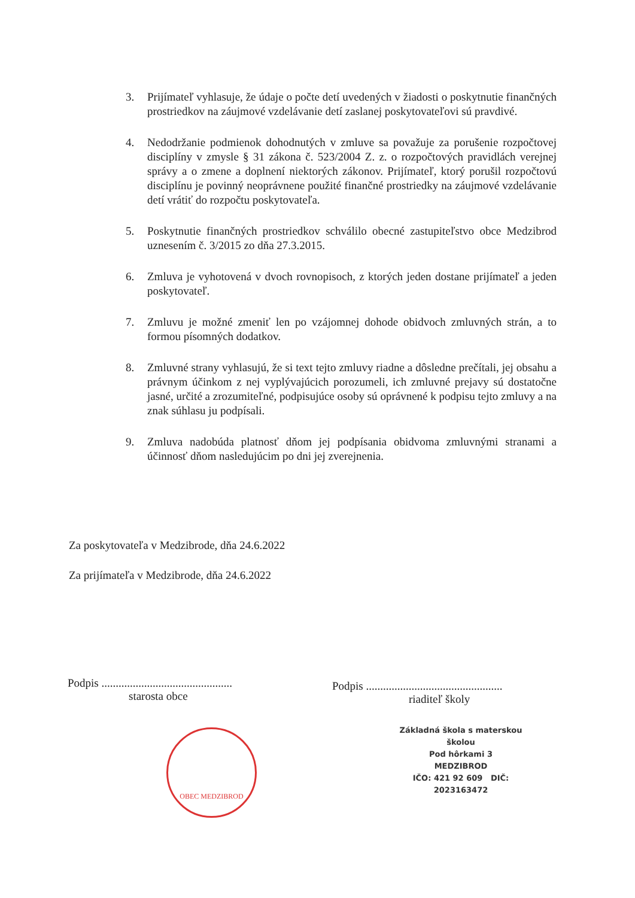3. Prijímateľ vyhlasuje, že údaje o počte detí uvedených v žiadosti o poskytnutie finančných prostriedkov na záujmové vzdelávanie detí zaslanej poskytovateľovi sú pravdivé.
4. Nedodržanie podmienok dohodnutých v zmluve sa považuje za porušenie rozpočtovej disciplíny v zmysle § 31 zákona č. 523/2004 Z. z. o rozpočtových pravidlách verejnej správy a o zmene a doplnení niektorých zákonov. Prijímateľ, ktorý porušil rozpočtovú disciplínu je povinný neoprávnene použité finančné prostriedky na záujmové vzdelávanie detí vrátiť do rozpočtu poskytovateľa.
5. Poskytnutie finančných prostriedkov schválilo obecné zastupiteľstvo obce Medzibrod uznesením č. 3/2015 zo dňa 27.3.2015.
6. Zmluva je vyhotovená v dvoch rovnopisoch, z ktorých jeden dostane prijímateľ a jeden poskytovateľ.
7. Zmluvu je možné zmeniť len po vzájomnej dohode obidvoch zmluvných strán, a to formou písomných dodatkov.
8. Zmluvné strany vyhlasujú, že si text tejto zmluvy riadne a dôsledne prečítali, jej obsahu a právnym účinkom z nej vyplývajúcich porozumeli, ich zmluvné prejavy sú dostatočne jasné, určité a zrozumiteľné, podpisujúce osoby sú oprávnené k podpisu tejto zmluvy a na znak súhlasu ju podpísali.
9. Zmluva nadobúda platnosť dňom jej podpísania obidvoma zmluvnými stranami a účinnosť dňom nasledujúcim po dni jej zverejnenia.
Za poskytovateľa v Medzibrode, dňa 24.6.2022
Za prijímateľa v Medzibrode, dňa 24.6.2022
Podpis ..............................................
starosta obce
Podpis ................................................
riaditeľ školy
OBEC MEDZIBROD
Základná škola s materskou školou
Pod hôrkami 3
MEDZIBROD
IČO: 421 92 609 DIČ: 2023163472